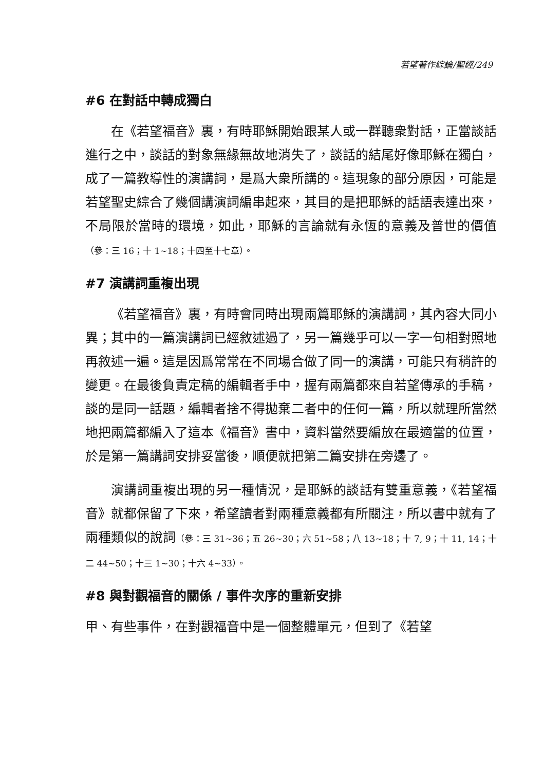若望著作綜論/聖經/249
#6 在對話中轉成獨白
在《若望福音》裏，有時耶穌開始跟某人或一群聽衆對話，正當談話進行之中，談話的對象無緣無故地消失了，談話的結尾好像耶穌在獨白，成了一篇教導性的演講詞，是爲大衆所講的。這現象的部分原因，可能是若望聖史綜合了幾個講演詞編串起來，其目的是把耶穌的話語表達出來，不局限於當時的環境，如此，耶穌的言論就有永恆的意義及普世的價值（參：三 16；十 1~18；十四至十七章）。
#7 演講詞重複出現
《若望福音》裏，有時會同時出現兩篇耶穌的演講詞，其內容大同小異；其中的一篇演講詞已經敘述過了，另一篇幾乎可以一字一句相對照地再敘述一遍。這是因爲常常在不同場合做了同一的演講，可能只有稍許的變更。在最後負責定稿的編輯者手中，握有兩篇都來自若望傳承的手稿，談的是同一話題，編輯者捨不得拋棄二者中的任何一篇，所以就理所當然地把兩篇都編入了這本《福音》書中，資料當然要編放在最適當的位置，於是第一篇講詞安排妥當後，順便就把第二篇安排在旁邊了。
演講詞重複出現的另一種情況，是耶穌的談話有雙重意義，《若望福音》就都保留了下來，希望讀者對兩種意義都有所關注，所以書中就有了兩種類似的說詞（參：三 31~36；五 26~30；六 51~58；八 13~18；十 7, 9；十 11, 14；十二 44~50；十三 1~30；十六 4~33）。
#8 與對觀福音的關係 / 事件次序的重新安排
甲、有些事件，在對觀福音中是一個整體單元，但到了《若望